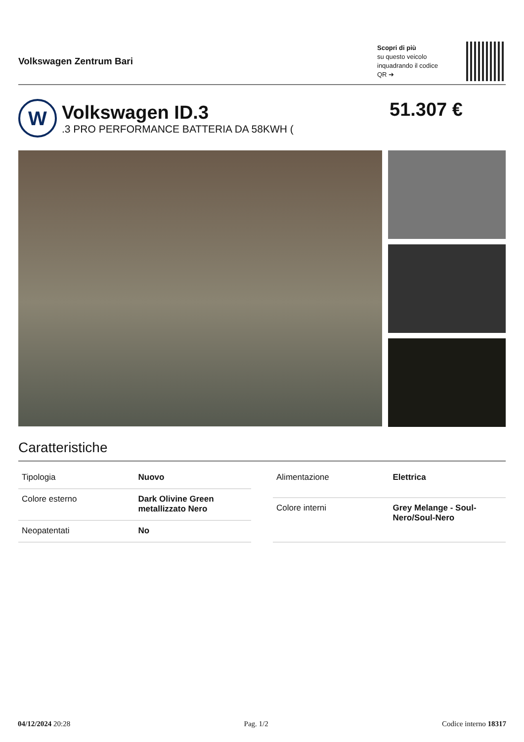Volkswagen Zentrum Bari
Scopri di più
su questo veicolo inquadrando il codice QR ➔
W
Volkswagen ID.3
.3 PRO PERFORMANCE BATTERIA DA 58KWH (
51.307 €
Caratteristiche
| Tipologia | Nuovo |
| Colore esterno | Dark Olivine Green metallizzato Nero |
| Neopatentati | No |
| Alimentazione | Elettrica |
| Colore interni | Grey Melange - Soul-Nero/Soul-Nero |
04/12/2024 20:28 Pag. 1/2 Codice interno 18317